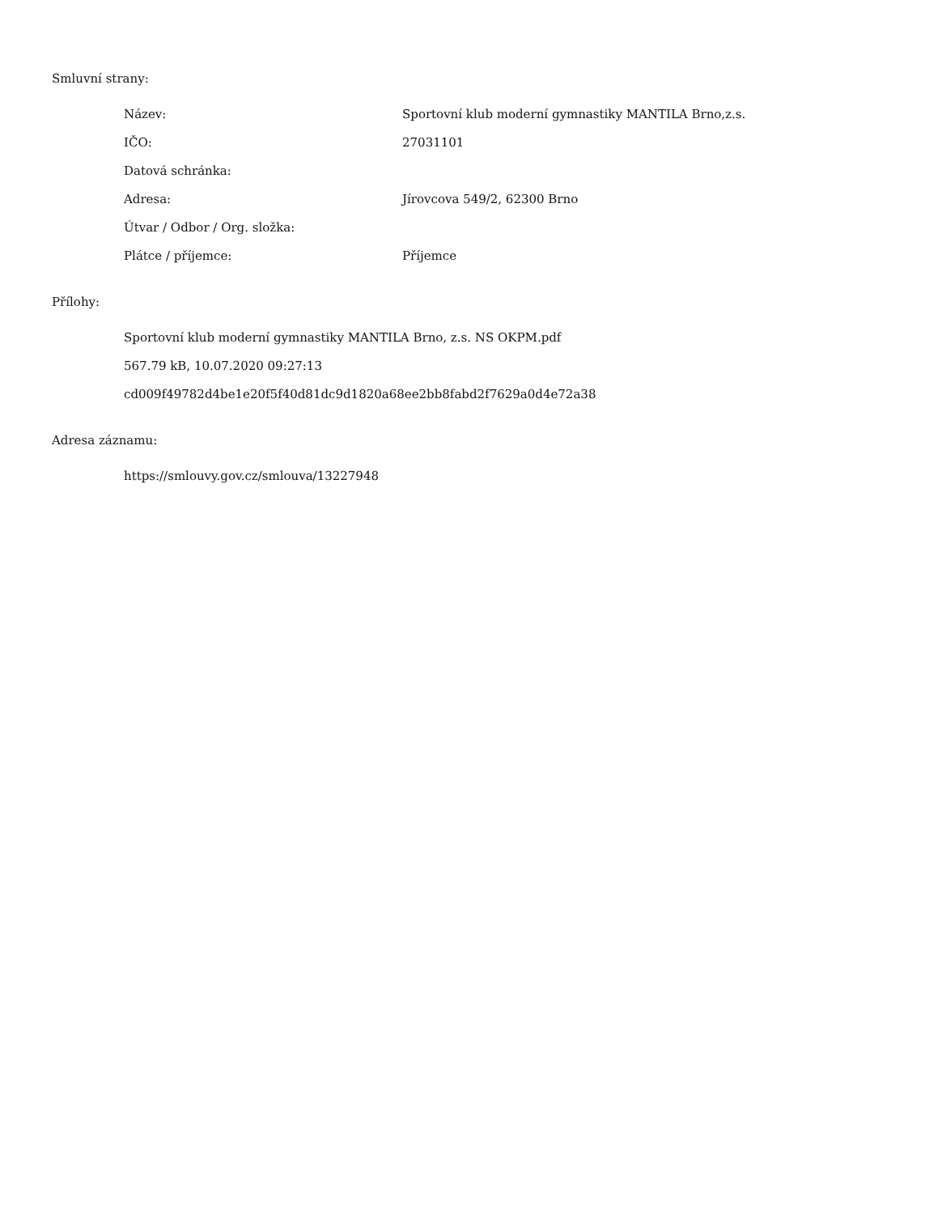Smluvní strany:
| Název: | Sportovní klub moderní gymnastiky MANTILA Brno,z.s. |
| IČO: | 27031101 |
| Datová schránka: | |
| Adresa: | Jírovcova 549/2, 62300 Brno |
| Útvar / Odbor / Org. složka: | |
| Plátce / příjemce: | Příjemce |
Přílohy:
Sportovní klub moderní gymnastiky MANTILA Brno, z.s. NS OKPM.pdf
567.79 kB, 10.07.2020 09:27:13
cd009f49782d4be1e20f5f40d81dc9d1820a68ee2bb8fabd2f7629a0d4e72a38
Adresa záznamu:
https://smlouvy.gov.cz/smlouva/13227948